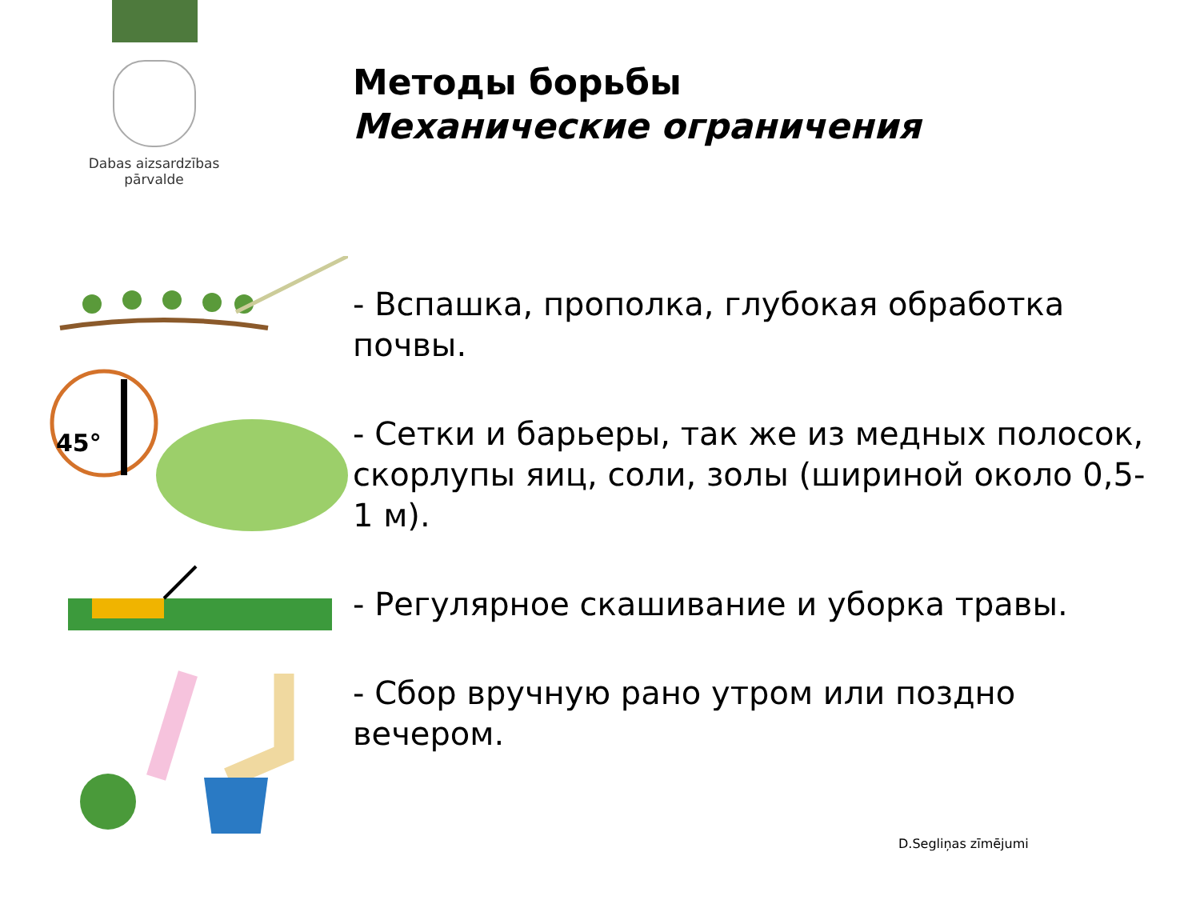Dabas aizsardzības
pārvalde
Методы борьбы
Механические ограничения
45°
- Вспашка, прополка, глубокая обработка почвы.
- Сетки и барьеры, так же из медных полосок, скорлупы яиц, соли, золы (шириной около 0,5-1 м).
- Регулярное скашивание и уборка травы.
- Сбор вручную рано утром или поздно вечером.
D.Segliņas zīmējumi